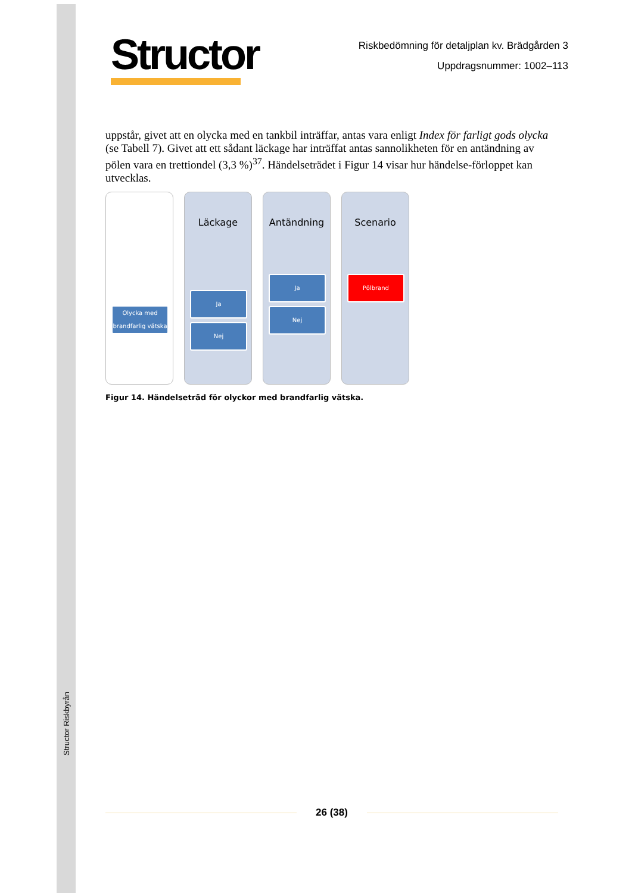Structor Riskbyrån
Structor
Riskbedömning för detaljplan kv. Brädgården 3
Uppdragsnummer: 1002–113
uppstår, givet att en olycka med en tankbil inträffar, antas vara enligt Index för farligt gods olycka (se Tabell 7). Givet att ett sådant läckage har inträffat antas sannolikheten för en antändning av pölen vara en trettiondel (3,3 %)<sup>37</sup>. Händelseträdet i Figur 14 visar hur händelse-förloppet kan utvecklas.
Olycka med brandfarlig vätska
Läckage
Ja
Nej
Antändning
Ja
Nej
Scenario
Pölbrand
Figur 14. Händelseträd för olyckor med brandfarlig vätska.
26 (38)